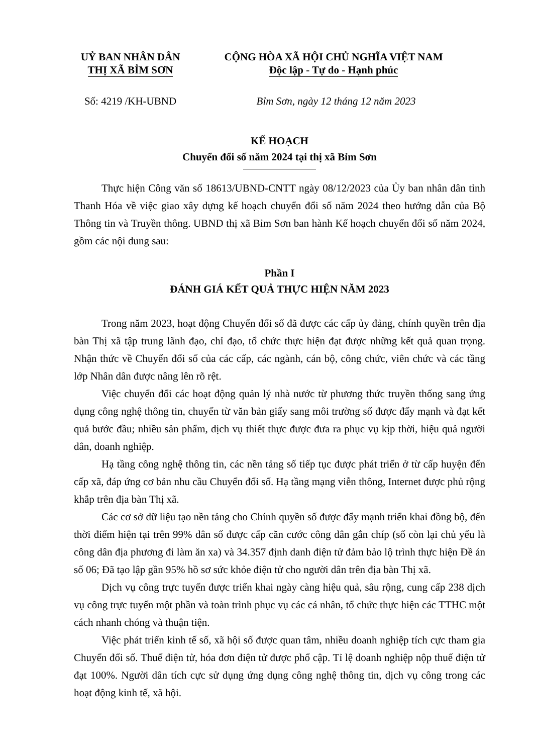UỶ BAN NHÂN DÂN
THỊ XÃ BỈM SƠN
CỘNG HÒA XÃ HỘI CHỦ NGHĨA VIỆT NAM
Độc lập - Tự do - Hạnh phúc
Số: 4219 /KH-UBND Bỉm Sơn, ngày 12 tháng 12 năm 2023
KẾ HOẠCH
Chuyển đổi số năm 2024 tại thị xã Bỉm Sơn
Thực hiện Công văn số 18613/UBND-CNTT ngày 08/12/2023 của Ủy ban nhân dân tỉnh Thanh Hóa về việc giao xây dựng kế hoạch chuyển đổi số năm 2024 theo hướng dẫn của Bộ Thông tin và Truyền thông. UBND thị xã Bỉm Sơn ban hành Kế hoạch chuyển đổi số năm 2024, gồm các nội dung sau:
Phần I
ĐÁNH GIÁ KẾT QUẢ THỰC HIỆN NĂM 2023
Trong năm 2023, hoạt động Chuyển đổi số đã được các cấp ủy đảng, chính quyền trên địa bàn Thị xã tập trung lãnh đạo, chỉ đạo, tổ chức thực hiện đạt được những kết quả quan trọng. Nhận thức về Chuyển đổi số của các cấp, các ngành, cán bộ, công chức, viên chức và các tầng lớp Nhân dân được nâng lên rõ rệt.
Việc chuyển đổi các hoạt động quản lý nhà nước từ phương thức truyền thống sang ứng dụng công nghệ thông tin, chuyển từ văn bản giấy sang môi trường số được đẩy mạnh và đạt kết quả bước đầu; nhiều sản phẩm, dịch vụ thiết thực được đưa ra phục vụ kịp thời, hiệu quả người dân, doanh nghiệp.
Hạ tầng công nghệ thông tin, các nền tảng số tiếp tục được phát triển ở từ cấp huyện đến cấp xã, đáp ứng cơ bản nhu cầu Chuyển đổi số. Hạ tầng mạng viễn thông, Internet được phủ rộng khắp trên địa bàn Thị xã.
Các cơ sở dữ liệu tạo nền tảng cho Chính quyền số được đẩy mạnh triển khai đồng bộ, đến thời điểm hiện tại trên 99% dân số được cấp căn cước công dân gắn chíp (số còn lại chủ yếu là công dân địa phương đi làm ăn xa) và 34.357 định danh điện tử đảm bảo lộ trình thực hiện Đề án số 06; Đã tạo lập gần 95% hồ sơ sức khỏe điện tử cho người dân trên địa bàn Thị xã.
Dịch vụ công trực tuyến được triển khai ngày càng hiệu quả, sâu rộng, cung cấp 238 dịch vụ công trực tuyến một phần và toàn trình phục vụ các cá nhân, tổ chức thực hiện các TTHC một cách nhanh chóng và thuận tiện.
Việc phát triển kinh tế số, xã hội số được quan tâm, nhiều doanh nghiệp tích cực tham gia Chuyển đổi số. Thuế điện tử, hóa đơn điện tử được phổ cập. Tỉ lệ doanh nghiệp nộp thuế điện tử đạt 100%. Người dân tích cực sử dụng ứng dụng công nghệ thông tin, dịch vụ công trong các hoạt động kinh tế, xã hội.